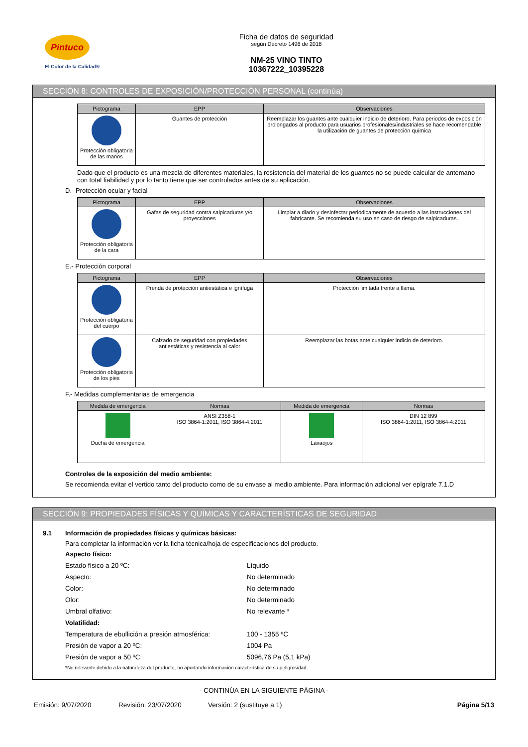Pintuco
El Color de la Calidad®
Ficha de datos de seguridad
según Decreto 1496 de 2018
NM-25 VINO TINTO
10367222_10395228
SECCIÓN 8: CONTROLES DE EXPOSICIÓN/PROTECCIÓN PERSONAL (continúa)
| Pictograma | EPP | Observaciones |
| --- | --- | --- |
| Protección obligatoria de las manos | Guantes de protección | Reemplazar los guantes ante cualquier indicio de deterioro. Para periodos de exposición prolongados al producto para usuarios profesionales/industriales se hace recomendable la utilización de guantes de protección química |
Dado que el producto es una mezcla de diferentes materiales, la resistencia del material de los guantes no se puede calcular de antemano con total fiabilidad y por lo tanto tiene que ser controlados antes de su aplicación.
D.- Protección ocular y facial
| Pictograma | EPP | Observaciones |
| --- | --- | --- |
| Protección obligatoria de la cara | Gafas de seguridad contra salpicaduras y/o proyecciones | Limpiar a diario y desinfectar periódicamente de acuerdo a las instrucciones del fabricante. Se recomienda su uso en caso de riesgo de salpicaduras. |
E.- Protección corporal
| Pictograma | EPP | Observaciones |
| --- | --- | --- |
| Protección obligatoria del cuerpo | Prenda de protección antiestática e ignífuga | Protección limitada frente a llama. |
| Protección obligatoria de los pies | Calzado de seguridad con propiedades antiestáticas y resistencia al calor | Reemplazar las botas ante cualquier indicio de deterioro. |
F.- Medidas complementarias de emergencia
| Medida de emergencia | Normas | Medida de emergencia | Normas |
| --- | --- | --- | --- |
| Ducha de emergencia | ANSI Z358-1 ISO 3864-1:2011, ISO 3864-4:2011 | Lavaojos | DIN 12 899 ISO 3864-1:2011, ISO 3864-4:2011 |
Controles de la exposición del medio ambiente:
Se recomienda evitar el vertido tanto del producto como de su envase al medio ambiente. Para información adicional ver epígrafe 7.1.D
SECCIÓN 9: PROPIEDADES FÍSICAS Y QUÍMICAS Y CARACTERÍSTICAS DE SEGURIDAD
9.1 Información de propiedades físicas y químicas básicas:
Para completar la información ver la ficha técnica/hoja de especificaciones del producto.
Aspecto físico:
Estado físico a 20 ºC: Líquido
Aspecto: No determinado
Color: No determinado
Olor: No determinado
Umbral olfativo: No relevante *
Volatilidad:
Temperatura de ebullición a presión atmosférica: 100 - 1355 ºC
Presión de vapor a 20 ºC: 1004 Pa
Presión de vapor a 50 ºC: 5096,76 Pa (5,1 kPa)
*No relevante debido a la naturaleza del producto, no aportando información característica de su peligrosidad.
- CONTINÚA EN LA SIGUIENTE PÁGINA -
Emisión: 9/07/2020 Revisión: 23/07/2020 Versión: 2 (sustituye a 1) Página 5/13